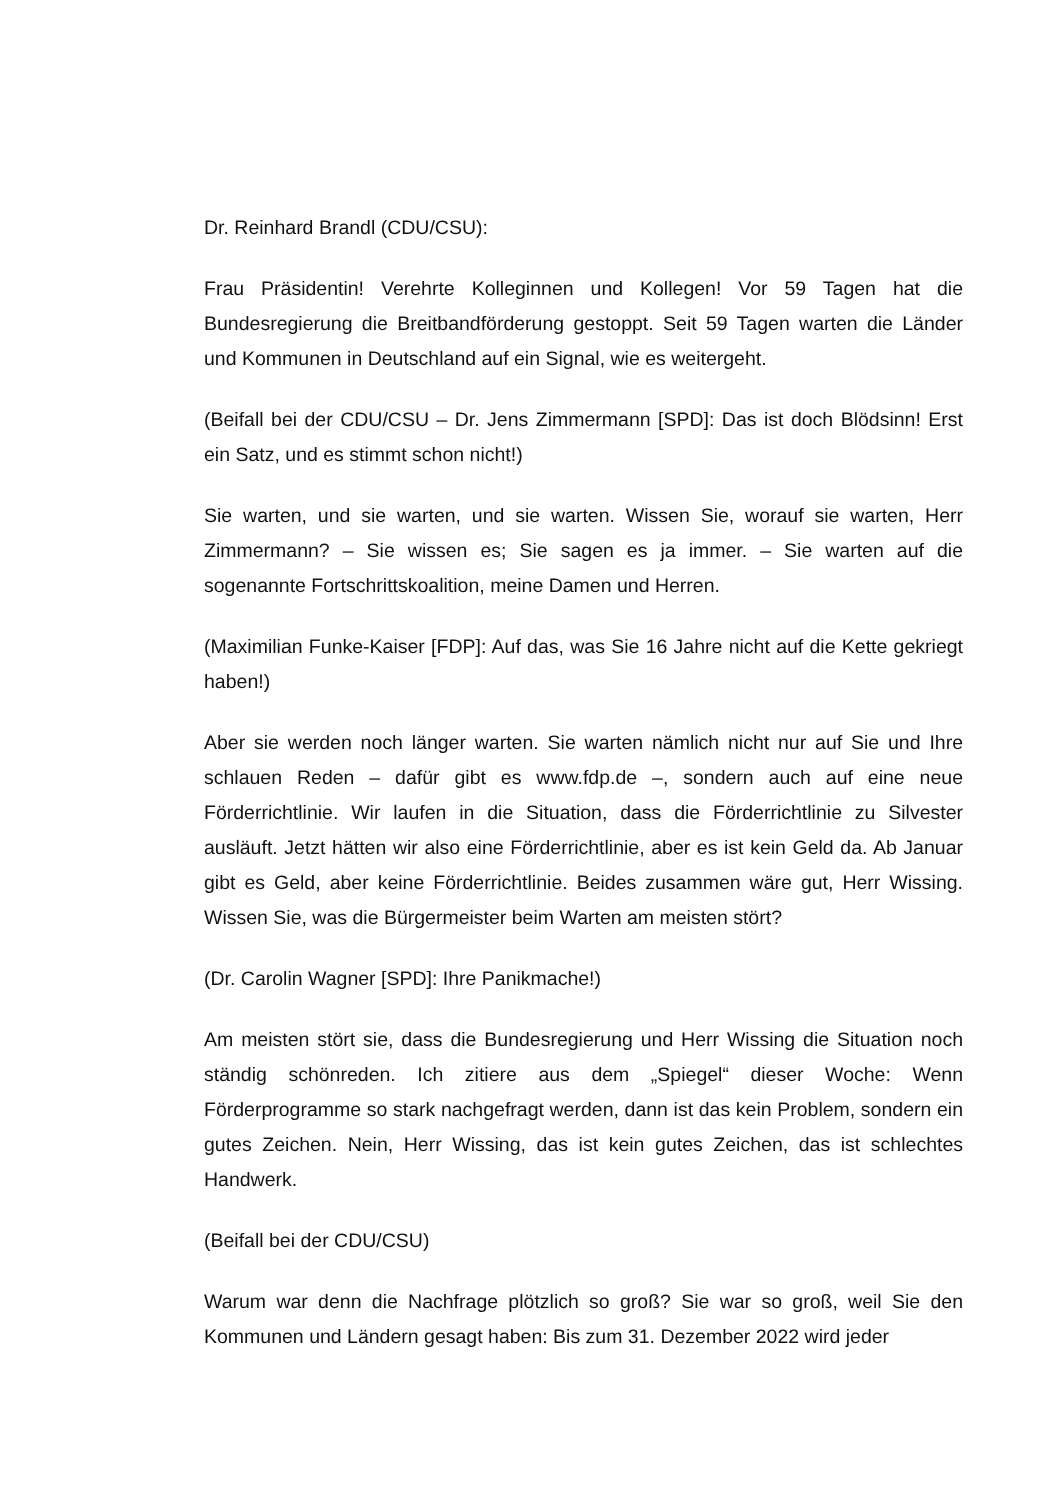Dr. Reinhard Brandl (CDU/CSU):
Frau Präsidentin! Verehrte Kolleginnen und Kollegen! Vor 59 Tagen hat die Bundesregierung die Breitbandförderung gestoppt. Seit 59 Tagen warten die Länder und Kommunen in Deutschland auf ein Signal, wie es weitergeht.
(Beifall bei der CDU/CSU – Dr. Jens Zimmermann [SPD]: Das ist doch Blödsinn! Erst ein Satz, und es stimmt schon nicht!)
Sie warten, und sie warten, und sie warten. Wissen Sie, worauf sie warten, Herr Zimmermann? – Sie wissen es; Sie sagen es ja immer. – Sie warten auf die sogenannte Fortschrittskoalition, meine Damen und Herren.
(Maximilian Funke-Kaiser [FDP]: Auf das, was Sie 16 Jahre nicht auf die Kette gekriegt haben!)
Aber sie werden noch länger warten. Sie warten nämlich nicht nur auf Sie und Ihre schlauen Reden – dafür gibt es www.fdp.de –, sondern auch auf eine neue Förderrichtlinie. Wir laufen in die Situation, dass die Förderrichtlinie zu Silvester ausläuft. Jetzt hätten wir also eine Förderrichtlinie, aber es ist kein Geld da. Ab Januar gibt es Geld, aber keine Förderrichtlinie. Beides zusammen wäre gut, Herr Wissing. Wissen Sie, was die Bürgermeister beim Warten am meisten stört?
(Dr. Carolin Wagner [SPD]: Ihre Panikmache!)
Am meisten stört sie, dass die Bundesregierung und Herr Wissing die Situation noch ständig schönreden. Ich zitiere aus dem „Spiegel“ dieser Woche: Wenn Förderprogramme so stark nachgefragt werden, dann ist das kein Problem, sondern ein gutes Zeichen. Nein, Herr Wissing, das ist kein gutes Zeichen, das ist schlechtes Handwerk.
(Beifall bei der CDU/CSU)
Warum war denn die Nachfrage plötzlich so groß? Sie war so groß, weil Sie den Kommunen und Ländern gesagt haben: Bis zum 31. Dezember 2022 wird jeder